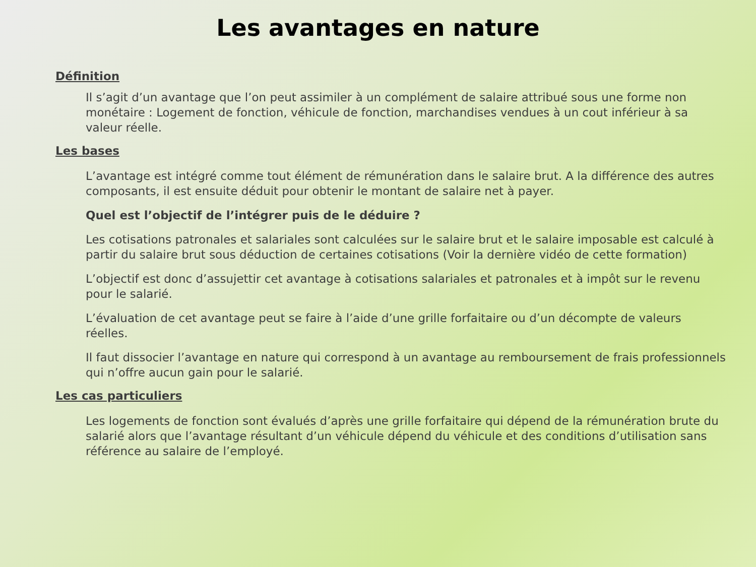Les avantages en nature
Définition
Il s’agit d’un avantage que l’on peut assimiler à un complément de salaire attribué sous une forme non monétaire : Logement de fonction, véhicule de fonction, marchandises vendues à un cout inférieur à sa valeur réelle.
Les bases
L’avantage est intégré comme tout élément de rémunération dans le salaire brut. A la différence des autres composants, il est ensuite déduit pour obtenir le montant de salaire net à payer.
Quel est l’objectif de l’intégrer puis de le déduire ?
Les cotisations patronales et salariales sont calculées sur le salaire brut et le salaire imposable est calculé à partir du salaire brut sous déduction de certaines cotisations (Voir la dernière vidéo de cette formation)
L’objectif est donc d’assujettir cet avantage à cotisations salariales et patronales et à impôt sur le revenu pour le salarié.
L’évaluation de cet avantage peut se faire à l’aide d’une grille forfaitaire ou d’un décompte de valeurs réelles.
Il faut dissocier l’avantage en nature qui correspond à un avantage au remboursement de frais professionnels qui n’offre aucun gain pour le salarié.
Les cas particuliers
Les logements de fonction sont évalués d’après une grille forfaitaire qui dépend de la rémunération brute du salarié alors que l’avantage résultant d’un véhicule dépend du véhicule et des conditions d’utilisation sans référence au salaire de l’employé.